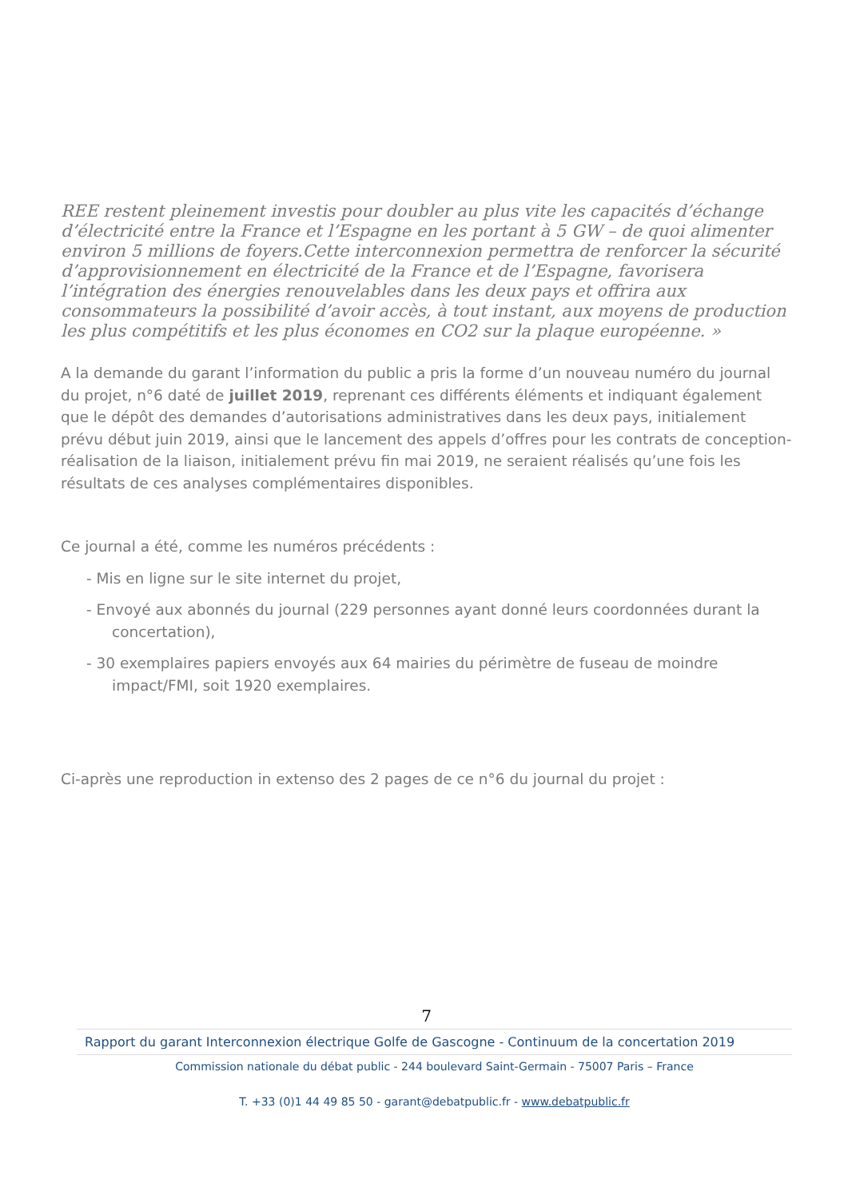REE restent pleinement investis pour doubler au plus vite les capacités d’échange d’électricité entre la France et l’Espagne en les portant à 5 GW – de quoi alimenter environ 5 millions de foyers.Cette interconnexion permettra de renforcer la sécurité d’approvisionnement en électricité de la France et de l’Espagne, favorisera l’intégration des énergies renouvelables dans les deux pays et offrira aux consommateurs la possibilité d’avoir accès, à tout instant, aux moyens de production les plus compétitifs et les plus économes en CO2 sur la plaque européenne. »
A la demande du garant l’information du public a pris la forme d’un nouveau numéro du journal du projet, n°6 daté de juillet 2019, reprenant ces différents éléments et indiquant également que le dépôt des demandes d’autorisations administratives dans les deux pays, initialement prévu début juin 2019, ainsi que le lancement des appels d’offres pour les contrats de conception-réalisation de la liaison, initialement prévu fin mai 2019, ne seraient réalisés qu’une fois les résultats de ces analyses complémentaires disponibles.
Ce journal a été, comme les numéros précédents :
- Mis en ligne sur le site internet du projet,
- Envoyé aux abonnés du journal (229 personnes ayant donné leurs coordonnées durant la concertation),
- 30 exemplaires papiers envoyés aux 64 mairies du périmètre de fuseau de moindre impact/FMI, soit 1920 exemplaires.
Ci-après une reproduction in extenso des 2 pages de ce n°6 du journal du projet :
7
Rapport du garant Interconnexion électrique Golfe de Gascogne - Continuum de la concertation 2019
Commission nationale du débat public - 244 boulevard Saint-Germain - 75007 Paris – France
T. +33 (0)1 44 49 85 50 - garant@debatpublic.fr - www.debatpublic.fr